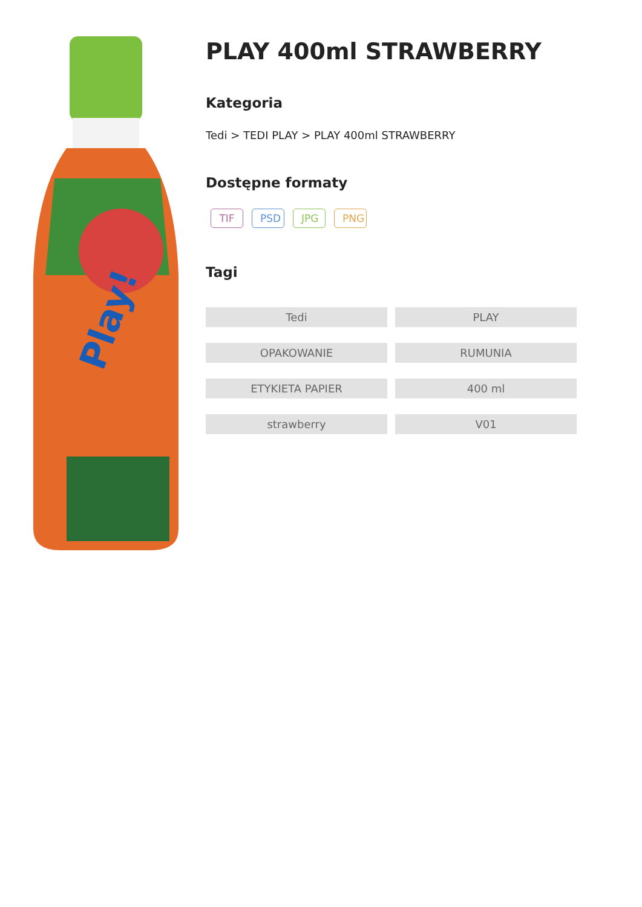Play!
PLAY 400ml STRAWBERRY
Kategoria
Tedi > TEDI PLAY > PLAY 400ml STRAWBERRY
Dostępne formaty
TIF PSD JPG PNG
Tagi
Tedi
PLAY
OPAKOWANIE
RUMUNIA
ETYKIETA PAPIER
400 ml
strawberry
V01